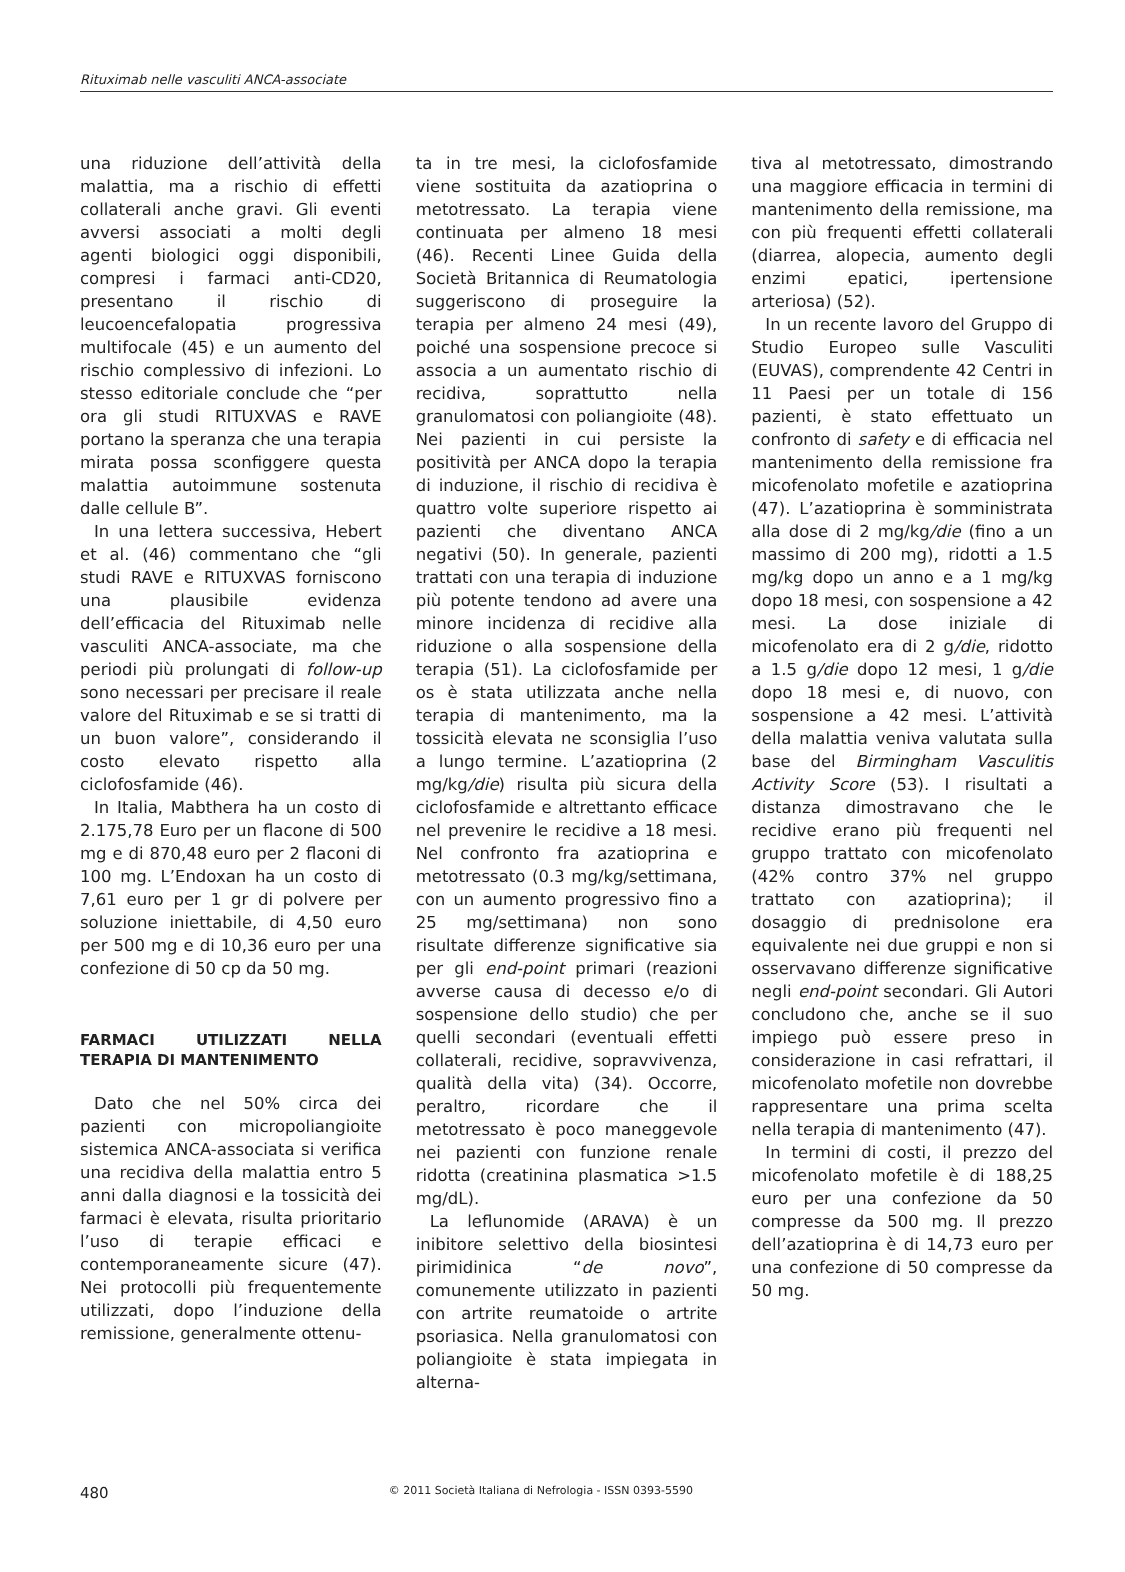Rituximab nelle vasculiti ANCA-associate
una riduzione dell’attività della malattia, ma a rischio di effetti collaterali anche gravi. Gli eventi avversi associati a molti degli agenti biologici oggi disponibili, compresi i farmaci anti-CD20, presentano il rischio di leucoencefalopatia progressiva multifocale (45) e un aumento del rischio complessivo di infezioni. Lo stesso editoriale conclude che “per ora gli studi RITUXVAS e RAVE portano la speranza che una terapia mirata possa sconfiggere questa malattia autoimmune sostenuta dalle cellule B”.
In una lettera successiva, Hebert et al. (46) commentano che “gli studi RAVE e RITUXVAS forniscono una plausibile evidenza dell’efficacia del Rituximab nelle vasculiti ANCA-associate, ma che periodi più prolungati di follow-up sono necessari per precisare il reale valore del Rituximab e se si tratti di un buon valore”, considerando il costo elevato rispetto alla ciclofosfamide (46).
In Italia, Mabthera ha un costo di 2.175,78 Euro per un flacone di 500 mg e di 870,48 euro per 2 flaconi di 100 mg. L’Endoxan ha un costo di 7,61 euro per 1 gr di polvere per soluzione iniettabile, di 4,50 euro per 500 mg e di 10,36 euro per una confezione di 50 cp da 50 mg.
FARMACI UTILIZZATI NELLA TERAPIA DI MANTENIMENTO
Dato che nel 50% circa dei pazienti con micropoliangioite sistemica ANCA-associata si verifica una recidiva della malattia entro 5 anni dalla diagnosi e la tossicità dei farmaci è elevata, risulta prioritario l’uso di terapie efficaci e contemporaneamente sicure (47). Nei protocolli più frequentemente utilizzati, dopo l’induzione della remissione, generalmente ottenu-
ta in tre mesi, la ciclofosfamide viene sostituita da azatioprina o metotressato. La terapia viene continuata per almeno 18 mesi (46). Recenti Linee Guida della Società Britannica di Reumatologia suggeriscono di proseguire la terapia per almeno 24 mesi (49), poiché una sospensione precoce si associa a un aumentato rischio di recidiva, soprattutto nella granulomatosi con poliangioite (48). Nei pazienti in cui persiste la positività per ANCA dopo la terapia di induzione, il rischio di recidiva è quattro volte superiore rispetto ai pazienti che diventano ANCA negativi (50). In generale, pazienti trattati con una terapia di induzione più potente tendono ad avere una minore incidenza di recidive alla riduzione o alla sospensione della terapia (51). La ciclofosfamide per os è stata utilizzata anche nella terapia di mantenimento, ma la tossicità elevata ne sconsiglia l’uso a lungo termine. L’azatioprina (2 mg/kg/die) risulta più sicura della ciclofosfamide e altrettanto efficace nel prevenire le recidive a 18 mesi. Nel confronto fra azatioprina e metotressato (0.3 mg/kg/settimana, con un aumento progressivo fino a 25 mg/settimana) non sono risultate differenze significative sia per gli end-point primari (reazioni avverse causa di decesso e/o di sospensione dello studio) che per quelli secondari (eventuali effetti collaterali, recidive, sopravvivenza, qualità della vita) (34). Occorre, peraltro, ricordare che il metotressato è poco maneggevole nei pazienti con funzione renale ridotta (creatinina plasmatica >1.5 mg/dL).
La leflunomide (ARAVA) è un inibitore selettivo della biosintesi pirimidinica “de novo”, comunemente utilizzato in pazienti con artrite reumatoide o artrite psoriasica. Nella granulomatosi con poliangioite è stata impiegata in alterna-
tiva al metotressato, dimostrando una maggiore efficacia in termini di mantenimento della remissione, ma con più frequenti effetti collaterali (diarrea, alopecia, aumento degli enzimi epatici, ipertensione arteriosa) (52).
In un recente lavoro del Gruppo di Studio Europeo sulle Vasculiti (EUVAS), comprendente 42 Centri in 11 Paesi per un totale di 156 pazienti, è stato effettuato un confronto di safety e di efficacia nel mantenimento della remissione fra micofenolato mofetile e azatioprina (47). L’azatioprina è somministrata alla dose di 2 mg/kg/die (fino a un massimo di 200 mg), ridotti a 1.5 mg/kg dopo un anno e a 1 mg/kg dopo 18 mesi, con sospensione a 42 mesi. La dose iniziale di micofenolato era di 2 g/die, ridotto a 1.5 g/die dopo 12 mesi, 1 g/die dopo 18 mesi e, di nuovo, con sospensione a 42 mesi. L’attività della malattia veniva valutata sulla base del Birmingham Vasculitis Activity Score (53). I risultati a distanza dimostravano che le recidive erano più frequenti nel gruppo trattato con micofenolato (42% contro 37% nel gruppo trattato con azatioprina); il dosaggio di prednisolone era equivalente nei due gruppi e non si osservavano differenze significative negli end-point secondari. Gli Autori concludono che, anche se il suo impiego può essere preso in considerazione in casi refrattari, il micofenolato mofetile non dovrebbe rappresentare una prima scelta nella terapia di mantenimento (47).
In termini di costi, il prezzo del micofenolato mofetile è di 188,25 euro per una confezione da 50 compresse da 500 mg. Il prezzo dell’azatioprina è di 14,73 euro per una confezione di 50 compresse da 50 mg.
480 © 2011 Società Italiana di Nefrologia - ISSN 0393-5590